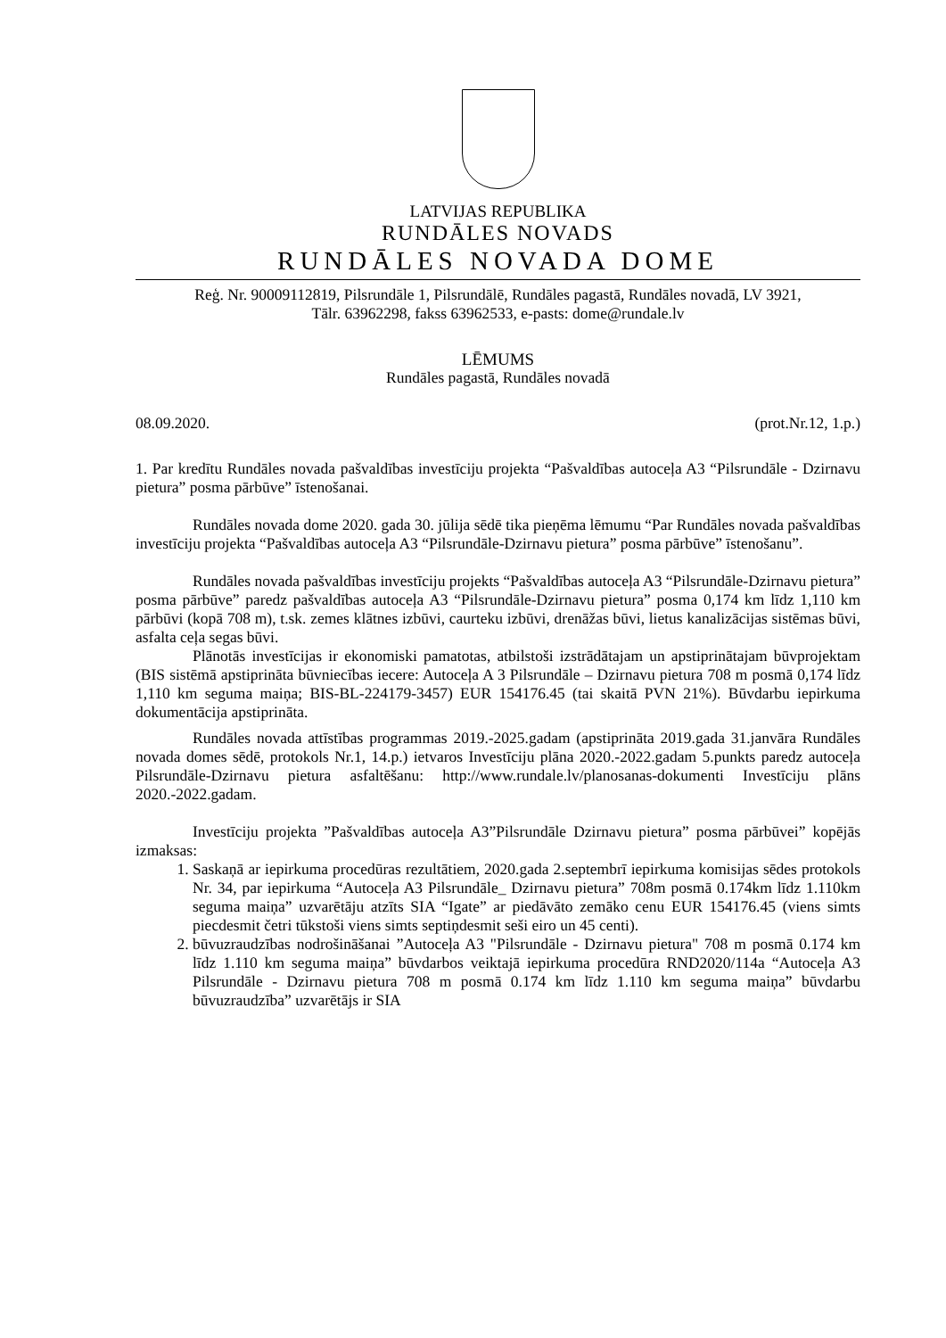LATVIJAS REPUBLIKA
RUNDĀLES NOVADS
RUNDĀLES NOVADA DOME
Reģ. Nr. 90009112819, Pilsrundāle 1, Pilsrundālē, Rundāles pagastā, Rundāles novadā, LV 3921,
Tālr. 63962298, fakss 63962533, e-pasts: dome@rundale.lv
LĒMUMS
Rundāles pagastā, Rundāles novadā
08.09.2020. (prot.Nr.12, 1.p.)
1. Par kredītu Rundāles novada pašvaldības investīciju projekta “Pašvaldības autoceļa A3 “Pilsrundāle - Dzirnavu pietura” posma pārbūve” īstenošanai.
Rundāles novada dome 2020. gada 30. jūlija sēdē tika pieņēma lēmumu “Par Rundāles novada pašvaldības investīciju projekta “Pašvaldības autoceļa A3 “Pilsrundāle-Dzirnavu pietura” posma pārbūve” īstenošanu”.
Rundāles novada pašvaldības investīciju projekts “Pašvaldības autoceļa A3 “Pilsrundāle-Dzirnavu pietura” posma pārbūve” paredz pašvaldības autoceļa A3 “Pilsrundāle-Dzirnavu pietura” posma 0,174 km līdz 1,110 km pārbūvi (kopā 708 m), t.sk. zemes klātnes izbūvi, caurteku izbūvi, drenāžas būvi, lietus kanalizācijas sistēmas būvi, asfalta ceļa segas būvi.
Plānotās investīcijas ir ekonomiski pamatotas, atbilstoši izstrādātajam un apstiprinātajam būvprojektam (BIS sistēmā apstiprināta būvniecības iecere: Autoceļa A 3 Pilsrundāle – Dzirnavu pietura 708 m posmā 0,174 līdz 1,110 km seguma maiņa; BIS-BL-224179-3457) EUR 154176.45 (tai skaitā PVN 21%). Būvdarbu iepirkuma dokumentācija apstiprināta.
Rundāles novada attīstības programmas 2019.-2025.gadam (apstiprināta 2019.gada 31.janvāra Rundāles novada domes sēdē, protokols Nr.1, 14.p.) ietvaros Investīciju plāna 2020.-2022.gadam 5.punkts paredz autoceļa Pilsrundāle-Dzirnavu pietura asfaltēšanu: http://www.rundale.lv/planosanas-dokumenti Investīciju plāns 2020.-2022.gadam.
Investīciju projekta ”Pašvaldības autoceļa A3”Pilsrundāle Dzirnavu pietura” posma pārbūvei” kopējās izmaksas:
1. Saskaņā ar iepirkuma procedūras rezultātiem, 2020.gada 2.septembrī iepirkuma komisijas sēdes protokols Nr. 34, par iepirkuma “Autoceļa A3 Pilsrundāle_ Dzirnavu pietura” 708m posmā 0.174km līdz 1.110km seguma maiņa” uzvarētāju atzīts SIA “Igate” ar piedāvāto zemāko cenu EUR 154176.45 (viens simts piecdesmit četri tūkstoši viens simts septiņdesmit seši eiro un 45 centi).
2. būvuzraudzības nodrošināšanai ”Autoceļa A3 "Pilsrundāle - Dzirnavu pietura" 708 m posmā 0.174 km līdz 1.110 km seguma maiņa” būvdarbos veiktajā iepirkuma procedūra RND2020/114a “Autoceļa A3 Pilsrundāle - Dzirnavu pietura 708 m posmā 0.174 km līdz 1.110 km seguma maiņa” būvdarbu būvuzraudzība” uzvarētājs ir SIA